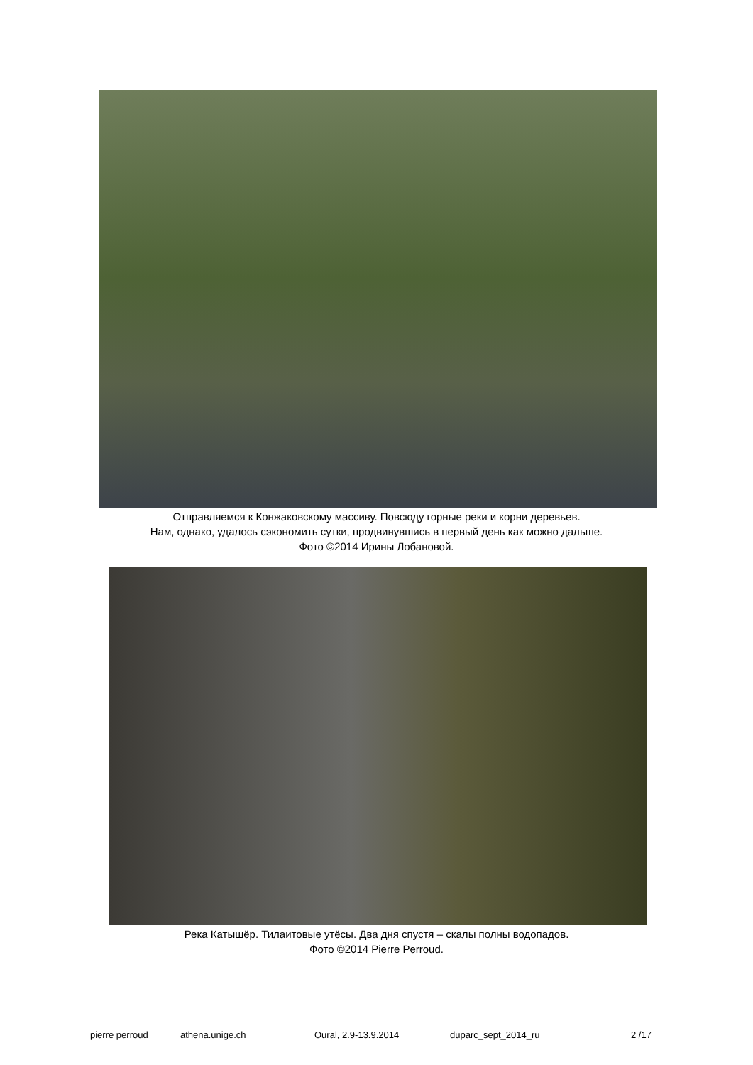Отправляемся к Конжаковскому массиву. Повсюду горные реки и корни деревьев.
Нам, однако, удалось сэкономить сутки, продвинувшись в первый день как можно дальше.
Фото ©2014 Ирины Лобановой.
Река Катышёр. Тилаитовые утёсы. Два дня спустя – скалы полны водопадов.
Фото ©2014 Pierre Perroud.
pierre perroud athena.unige.ch Oural, 2.9-13.9.2014 duparc_sept_2014_ru 2 /17